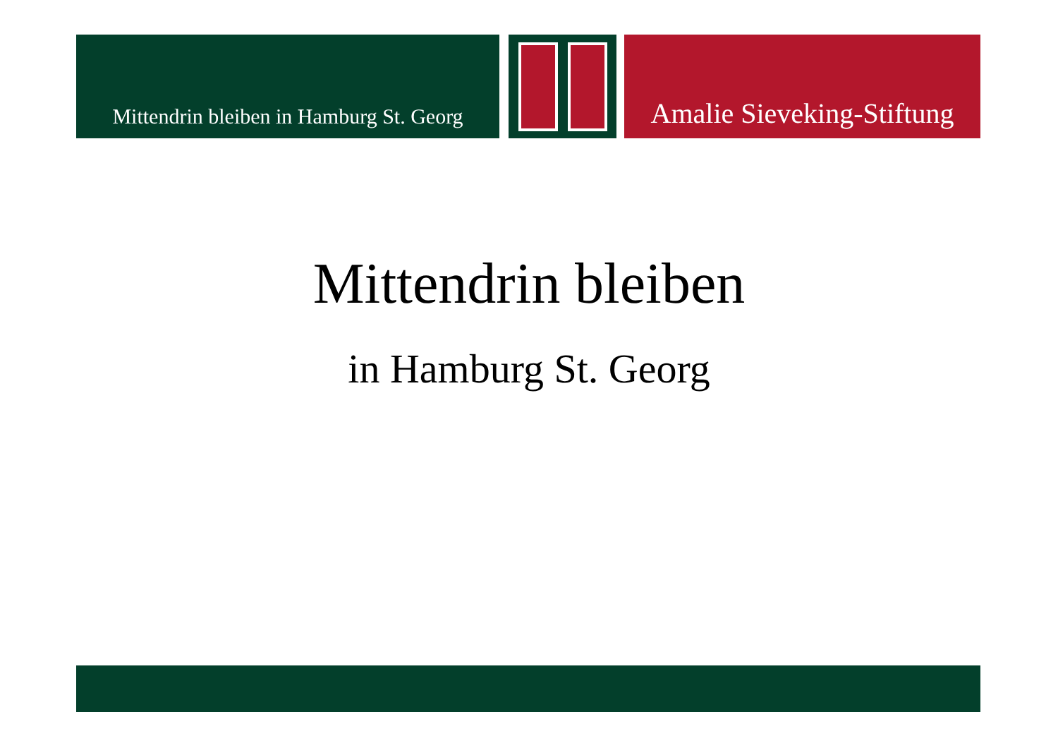Mittendrin bleiben in Hamburg St. Georg
Amalie Sieveking-Stiftung
Mittendrin bleiben
in Hamburg St. Georg